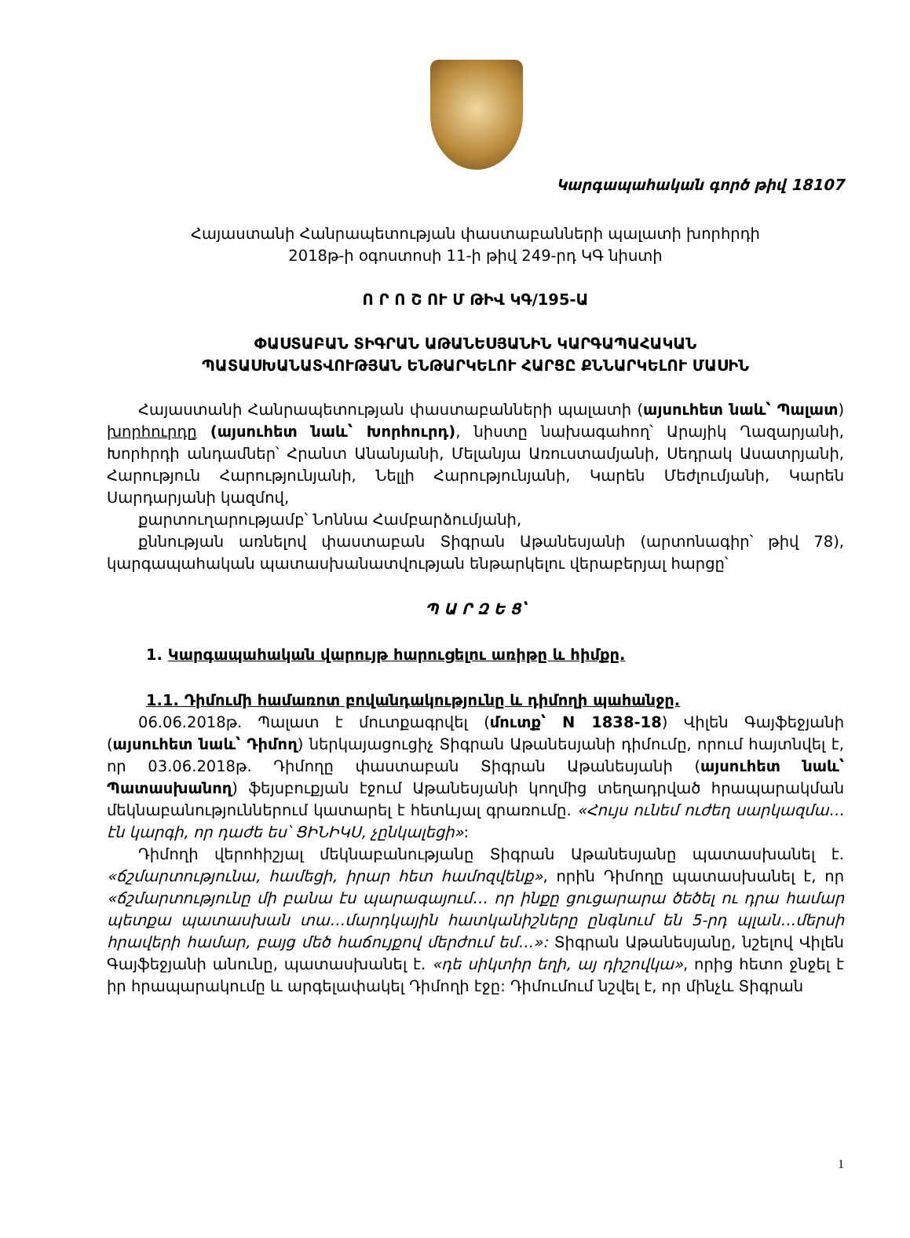Կարգապահական գործ թիվ 18107
Հայաստանի Հանրապետության փաստաբանների պալատի խորհրդի
2018թ-ի օգոստոսի 11-ի թիվ 249-րդ ԿԳ նիստի
Ո Ր Ո Շ ՈՒ Մ ԹԻՎ ԿԳ/195-Ա
ՓԱՍՏԱԲԱՆ ՏԻԳՐԱՆ ԱԹԱՆԵՍՅԱՆԻՆ ԿԱՐԳԱՊԱՀԱԿԱՆ
ՊԱՏԱՍԽԱՆԱՏՎՈՒԹՅԱՆ ԵՆԹԱՐԿԵԼՈՒ ՀԱՐՑԸ ՔՆՆԱՐԿԵԼՈՒ ՄԱՍԻՆ
Հայաստանի Հանրապետության փաստաբանների պալատի (այսուհետ նաև՝ Պալատ) խորհուրդը (այսուհետ նաև՝ Խորհուրդ), նիստը նախագահող՝ Արայիկ Ղազարյանի, Խորհրդի անդամներ՝ Հրանտ Անանյանի, Մելանյա Առուստամյանի, Սեդրակ Ասատրյանի, Հարություն Հարությունյանի, Նելլի Հարությունյանի, Կարեն Մեժլումյանի, Կարեն Սարդարյանի կազմով,
քարտուղարությամբ՝ Նոննա Համբարձումյանի,
քննության առնելով փաստաբան Տիգրան Աթանեսյանի (արտոնագիր՝ թիվ 78), կարգապահական պատասխանատվության ենթարկելու վերաբերյալ հարցը՝
Պ Ա Ր Զ Ե Ց՝
1. Կարգապահական վարույթ հարուցելու առիթը և հիմքը.
1.1. Դիմումի համառոտ բովանդակությունը և դիմողի պահանջը.
06.06.2018թ. Պալատ է մուտքագրվել (մուտք՝ N 1838-18) Վիլեն Գայֆեջյանի (այսուհետ նաև՝ Դիմող) ներկայացուցիչ Տիգրան Աթանեսյանի դիմումը, որում հայտնվել է, որ 03.06.2018թ. Դիմողը փաստաբան Տիգրան Աթանեսյանի (այսուհետ նաև՝ Պատասխանող) ֆեյսբուքյան էջում Աթանեսյանի կողմից տեղադրված հրապարակման մեկնաբանություններում կատարել է հետևյալ գրառումը. «Հույս ունեմ ուժեղ սարկազմա…էն կարգի, որ դաժե ես՝ ՑԻՆԻԿՍ, չընկալեցի»:
Դիմողի վերոհիշյալ մեկնաբանությանը Տիգրան Աթանեսյանը պատասխանել է. «ճշմարտությունա, համեցի, իրար հետ համոզվենք», որին Դիմողը պատասխանել է, որ «ճշմարտությունը մի բանա էս պարագայում… որ ինքը ցուցարարա ծեծել ու դրա համար պետքա պատասխան տա…մարդկային հատկանիշները ընգնում են 5-րդ պլան…մերսի հրավերի համար, բայց մեծ հաճույքով մերժում եմ…»: Տիգրան Աթանեսյանը, նշելով Վիլեն Գայֆեջյանի անունը, պատասխանել է. «դե սիկտիր եղի, այ դիշովկա», որից հետո ջնջել է իր հրապարակումը և արգելափակել Դիմողի էջը: Դիմումում նշվել է, որ մինչև Տիգրան
1